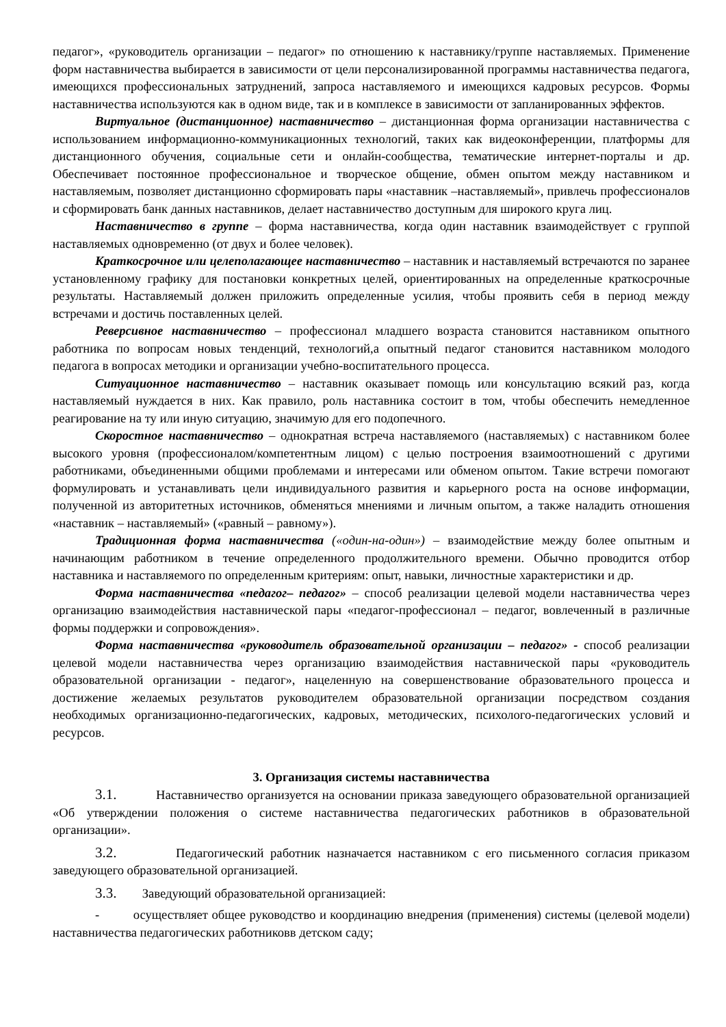педагог», «руководитель организации – педагог» по отношению к наставнику/группе наставляемых. Применение форм наставничества выбирается в зависимости от цели персонализированной программы наставничества педагога, имеющихся профессиональных затруднений, запроса наставляемого и имеющихся кадровых ресурсов. Формы наставничества используются как в одном виде, так и в комплексе в зависимости от запланированных эффектов.
Виртуальное (дистанционное) наставничество – дистанционная форма организации наставничества с использованием информационно-коммуникационных технологий, таких как видеоконференции, платформы для дистанционного обучения, социальные сети и онлайн-сообщества, тематические интернет-порталы и др. Обеспечивает постоянное профессиональное и творческое общение, обмен опытом между наставником и наставляемым, позволяет дистанционно сформировать пары «наставник –наставляемый», привлечь профессионалов и сформировать банк данных наставников, делает наставничество доступным для широкого круга лиц.
Наставничество в группе – форма наставничества, когда один наставник взаимодействует с группой наставляемых одновременно (от двух и более человек).
Краткосрочное или целеполагающее наставничество – наставник и наставляемый встречаются по заранее установленному графику для постановки конкретных целей, ориентированных на определенные краткосрочные результаты. Наставляемый должен приложить определенные усилия, чтобы проявить себя в период между встречами и достичь поставленных целей.
Реверсивное наставничество – профессионал младшего возраста становится наставником опытного работника по вопросам новых тенденций, технологий,а опытный педагог становится наставником молодого педагога в вопросах методики и организации учебно-воспитательного процесса.
Ситуационное наставничество – наставник оказывает помощь или консультацию всякий раз, когда наставляемый нуждается в них. Как правило, роль наставника состоит в том, чтобы обеспечить немедленное реагирование на ту или иную ситуацию, значимую для его подопечного.
Скоростное наставничество – однократная встреча наставляемого (наставляемых) с наставником более высокого уровня (профессионалом/компетентным лицом) с целью построения взаимоотношений с другими работниками, объединенными общими проблемами и интересами или обменом опытом. Такие встречи помогают формулировать и устанавливать цели индивидуального развития и карьерного роста на основе информации, полученной из авторитетных источников, обменяться мнениями и личным опытом, а также наладить отношения «наставник – наставляемый» («равный – равному»).
Традиционная форма наставничества («один-на-один») – взаимодействие между более опытным и начинающим работником в течение определенного продолжительного времени. Обычно проводится отбор наставника и наставляемого по определенным критериям: опыт, навыки, личностные характеристики и др.
Форма наставничества «педагог– педагог» – способ реализации целевой модели наставничества через организацию взаимодействия наставнической пары «педагог-профессионал – педагог, вовлеченный в различные формы поддержки и сопровождения».
Форма наставничества «руководитель образовательной организации – педагог» - способ реализации целевой модели наставничества через организацию взаимодействия наставнической пары «руководитель образовательной организации - педагог», нацеленную на совершенствование образовательного процесса и достижение желаемых результатов руководителем образовательной организации посредством создания необходимых организационно-педагогических, кадровых, методических, психолого-педагогических условий и ресурсов.
3. Организация системы наставничества
3.1. Наставничество организуется на основании приказа заведующего образовательной организацией «Об утверждении положения о системе наставничества педагогических работников в образовательной организации».
3.2. Педагогический работник назначается наставником с его письменного согласия приказом заведующего образовательной организацией.
3.3. Заведующий образовательной организацией:
- осуществляет общее руководство и координацию внедрения (применения) системы (целевой модели) наставничества педагогических работниковв детском саду;